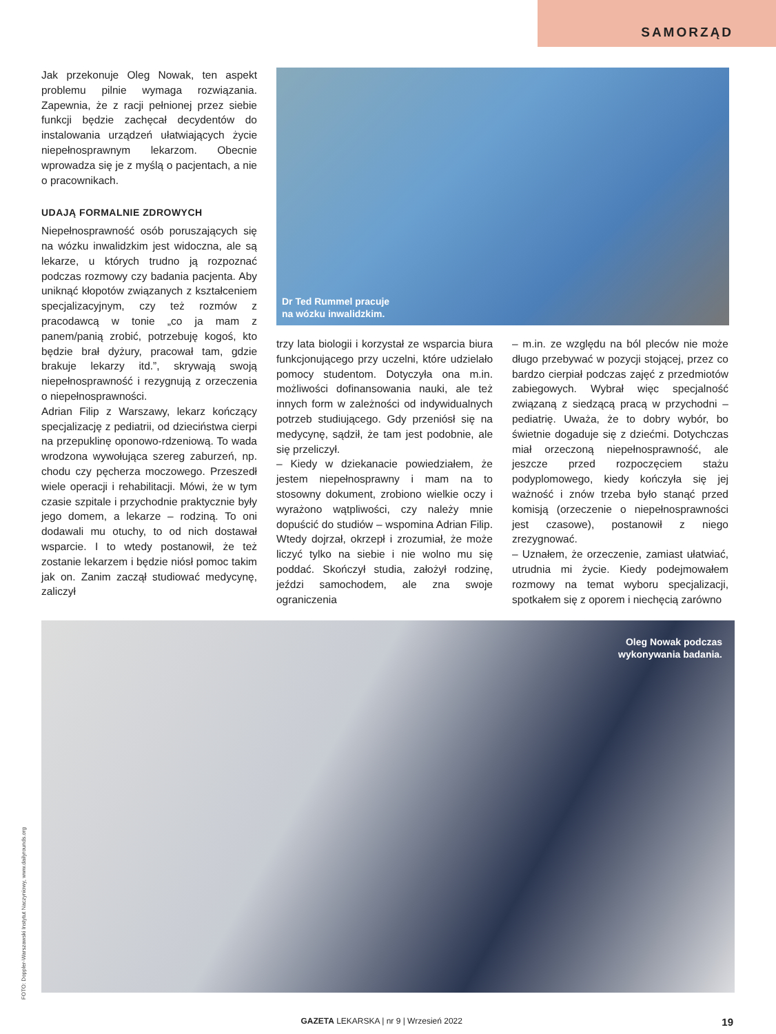SAMORZĄD
Jak przekonuje Oleg Nowak, ten aspekt problemu pilnie wymaga rozwiązania. Zapewnia, że z racji pełnionej przez siebie funkcji będzie zachęcał decydentów do instalowania urządzeń ułatwiających życie niepełnosprawnym lekarzom. Obecnie wprowadza się je z myślą o pacjentach, a nie o pracownikach.
UDAJĄ FORMALNIE ZDROWYCH
Niepełnosprawność osób poruszających się na wózku inwalidzkim jest widoczna, ale są lekarze, u których trudno ją rozpoznać podczas rozmowy czy badania pacjenta. Aby uniknąć kłopotów związanych z kształceniem specjalizacyjnym, czy też rozmów z pracodawcą w tonie „co ja mam z panem/panią zrobić, potrzebuję kogoś, kto będzie brał dyżury, pracował tam, gdzie brakuje lekarzy itd.”, skrywają swoją niepełnosprawność i rezygnują z orzeczenia o niepełnosprawności.
Adrian Filip z Warszawy, lekarz kończący specjalizację z pediatrii, od dzieciństwa cierpi na przepuklinę oponowo-rdzeniową. To wada wrodzona wywołująca szereg zaburzeń, np. chodu czy pęcherza moczowego. Przeszedł wiele operacji i rehabilitacji. Mówi, że w tym czasie szpitale i przychodnie praktycznie były jego domem, a lekarze – rodziną. To oni dodawali mu otuchy, to od nich dostawał wsparcie. I to wtedy postanowił, że też zostanie lekarzem i będzie niósł pomoc takim jak on. Zanim zaczął studiować medycynę, zaliczył
Dr Ted Rummel pracuje
na wózku inwalidzkim.
trzy lata biologii i korzystał ze wsparcia biura funkcjonującego przy uczelni, które udzielało pomocy studentom. Dotyczyła ona m.in. możliwości dofinansowania nauki, ale też innych form w zależności od indywidualnych potrzeb studiującego. Gdy przeniósł się na medycynę, sądził, że tam jest podobnie, ale się przeliczył.
– Kiedy w dziekanacie powiedziałem, że jestem niepełnosprawny i mam na to stosowny dokument, zrobiono wielkie oczy i wyrażono wątpliwości, czy należy mnie dopuścić do studiów – wspomina Adrian Filip. Wtedy dojrzał, okrzepł i zrozumiał, że może liczyć tylko na siebie i nie wolno mu się poddać. Skończył studia, założył rodzinę, jeździ samochodem, ale zna swoje ograniczenia
– m.in. ze względu na ból pleców nie może długo przebywać w pozycji stojącej, przez co bardzo cierpiał podczas zajęć z przedmiotów zabiegowych. Wybrał więc specjalność związaną z siedzącą pracą w przychodni – pediatrię. Uważa, że to dobry wybór, bo świetnie dogaduje się z dziećmi. Dotychczas miał orzeczoną niepełnosprawność, ale jeszcze przed rozpoczęciem stażu podyplomowego, kiedy kończyła się jej ważność i znów trzeba było stanąć przed komisją (orzeczenie o niepełnosprawności jest czasowe), postanowił z niego zrezygnować.
– Uznałem, że orzeczenie, zamiast ułatwiać, utrudnia mi życie. Kiedy podejmowałem rozmowy na temat wyboru specjalizacji, spotkałem się z oporem i niechęcią zarówno
Oleg Nowak podczas
wykonywania badania.
FOTO: Doppler-Warszawski Instytut Naczyniowy, www.dailyrounds.org
GAZETA LEKARSKA | nr 9 | Wrzesień 2022 19